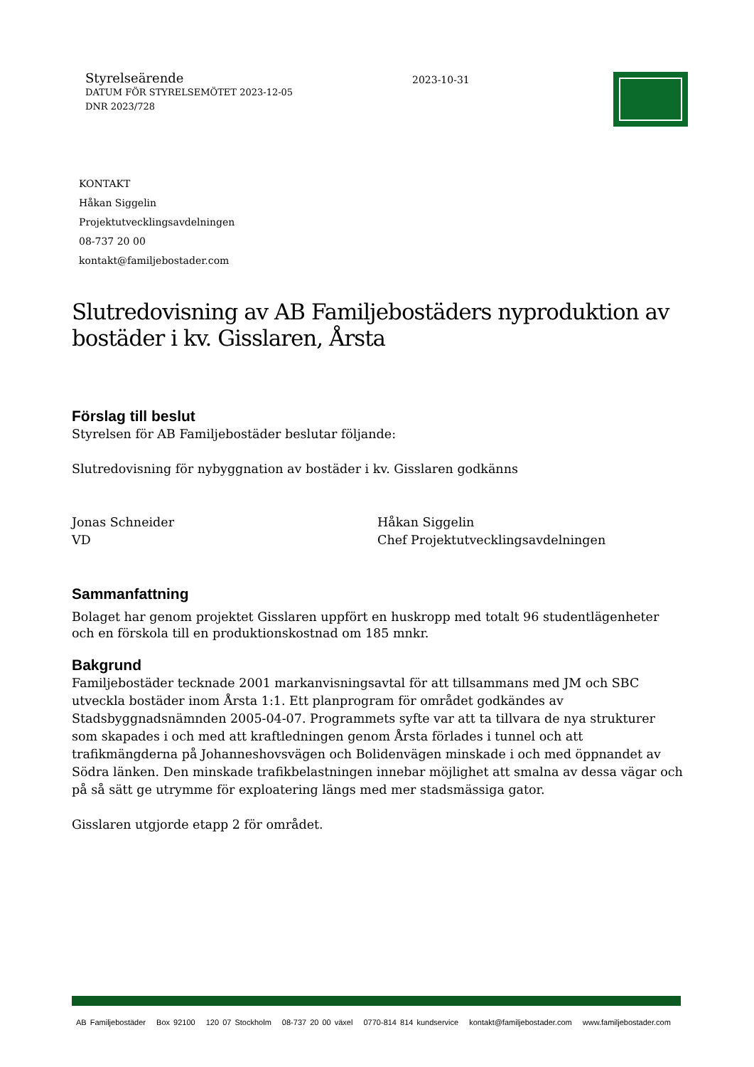Styrelseärende
DATUM FÖR STYRELSEMÖTET 2023-12-05
DNR 2023/728
2023-10-31
KONTAKT
Håkan Siggelin
Projektutvecklingsavdelningen
08-737 20 00
kontakt@familjebostader.com
Slutredovisning av AB Familjebostäders nyproduktion av bostäder i kv. Gisslaren, Årsta
Förslag till beslut
Styrelsen för AB Familjebostäder beslutar följande:
Slutredovisning för nybyggnation av bostäder i kv. Gisslaren godkänns
Jonas Schneider
VD
Håkan Siggelin
Chef Projektutvecklingsavdelningen
Sammanfattning
Bolaget har genom projektet Gisslaren uppfört en huskropp med totalt 96 studentlägenheter och en förskola till en produktionskostnad om 185 mnkr.
Bakgrund
Familjebostäder tecknade 2001 markanvisningsavtal för att tillsammans med JM och SBC utveckla bostäder inom Årsta 1:1. Ett planprogram för området godkändes av Stadsbyggnadsnämnden 2005-04-07. Programmets syfte var att ta tillvara de nya strukturer som skapades i och med att kraftledningen genom Årsta förlades i tunnel och att trafikmängderna på Johanneshovsvägen och Bolidenvägen minskade i och med öppnandet av Södra länken. Den minskade trafikbelastningen innebar möjlighet att smalna av dessa vägar och på så sätt ge utrymme för exploatering längs med mer stadsmässiga gator.
Gisslaren utgjorde etapp 2 för området.
AB Familjebostäder Box 92100 120 07 Stockholm 08-737 20 00 växel 0770-814 814 kundservice kontakt@familjebostader.com www.familjebostader.com